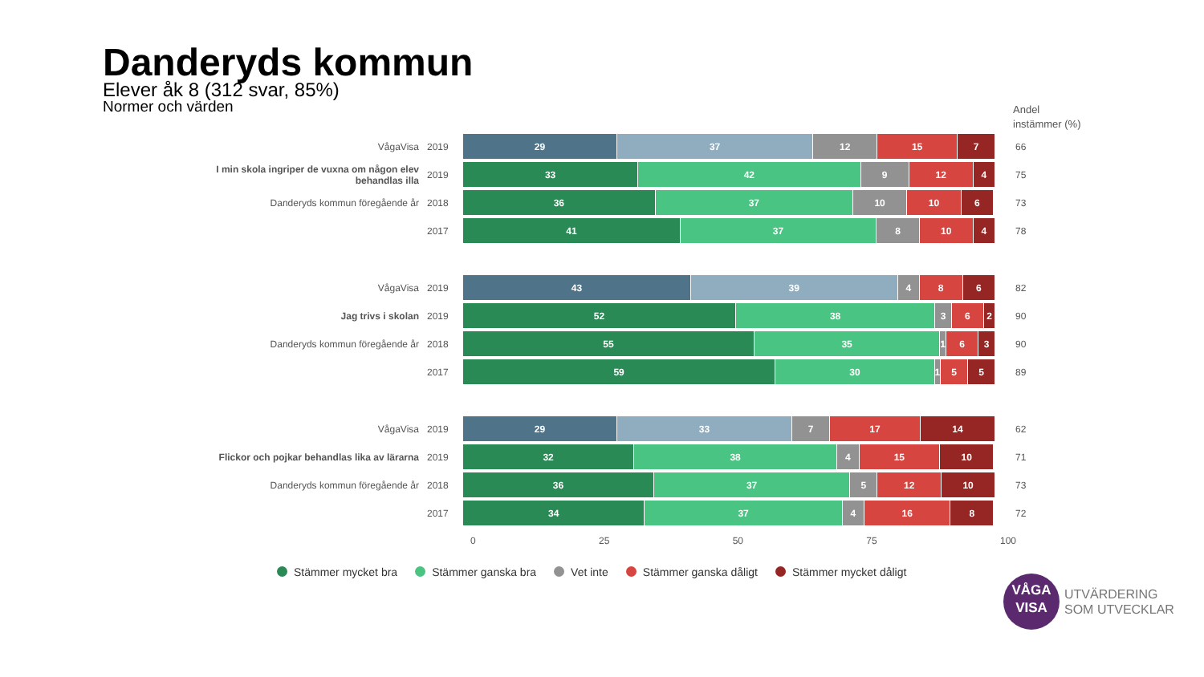Danderyds kommun
Elever åk 8 (312 svar, 85%)
Normer och värden
Andel
instämmer (%)
VågaVisa 2019
29 37 12 15 7
66
I min skola ingriper de vuxna om någon elev behandlas illa
2019
33 42 9 12 4
75
Danderyds kommun föregående år 2018
36 37 10 10 6
73
2017
41 37 8 10 4
78
VågaVisa 2019
43 39 4 8 6
82
Jag trivs i skolan 2019
52 38 3 6 2
90
Danderyds kommun föregående år 2018
55 35 1 6 3
90
2017
59 30 1 5 5
89
VågaVisa 2019
29 33 7 17 14
62
Flickor och pojkar behandlas lika av lärarna
2019
32 38 4 15 10
71
Danderyds kommun föregående år 2018
36 37 5 12 10
73
2017
34 37 4 16 8
72
0 25 50 75 100
Stämmer mycket bra Stämmer ganska bra Vet inte Stämmer ganska dåligt Stämmer mycket dåligt
VÅGA
VISA
UTVÄRDERING
SOM UTVECKLAR